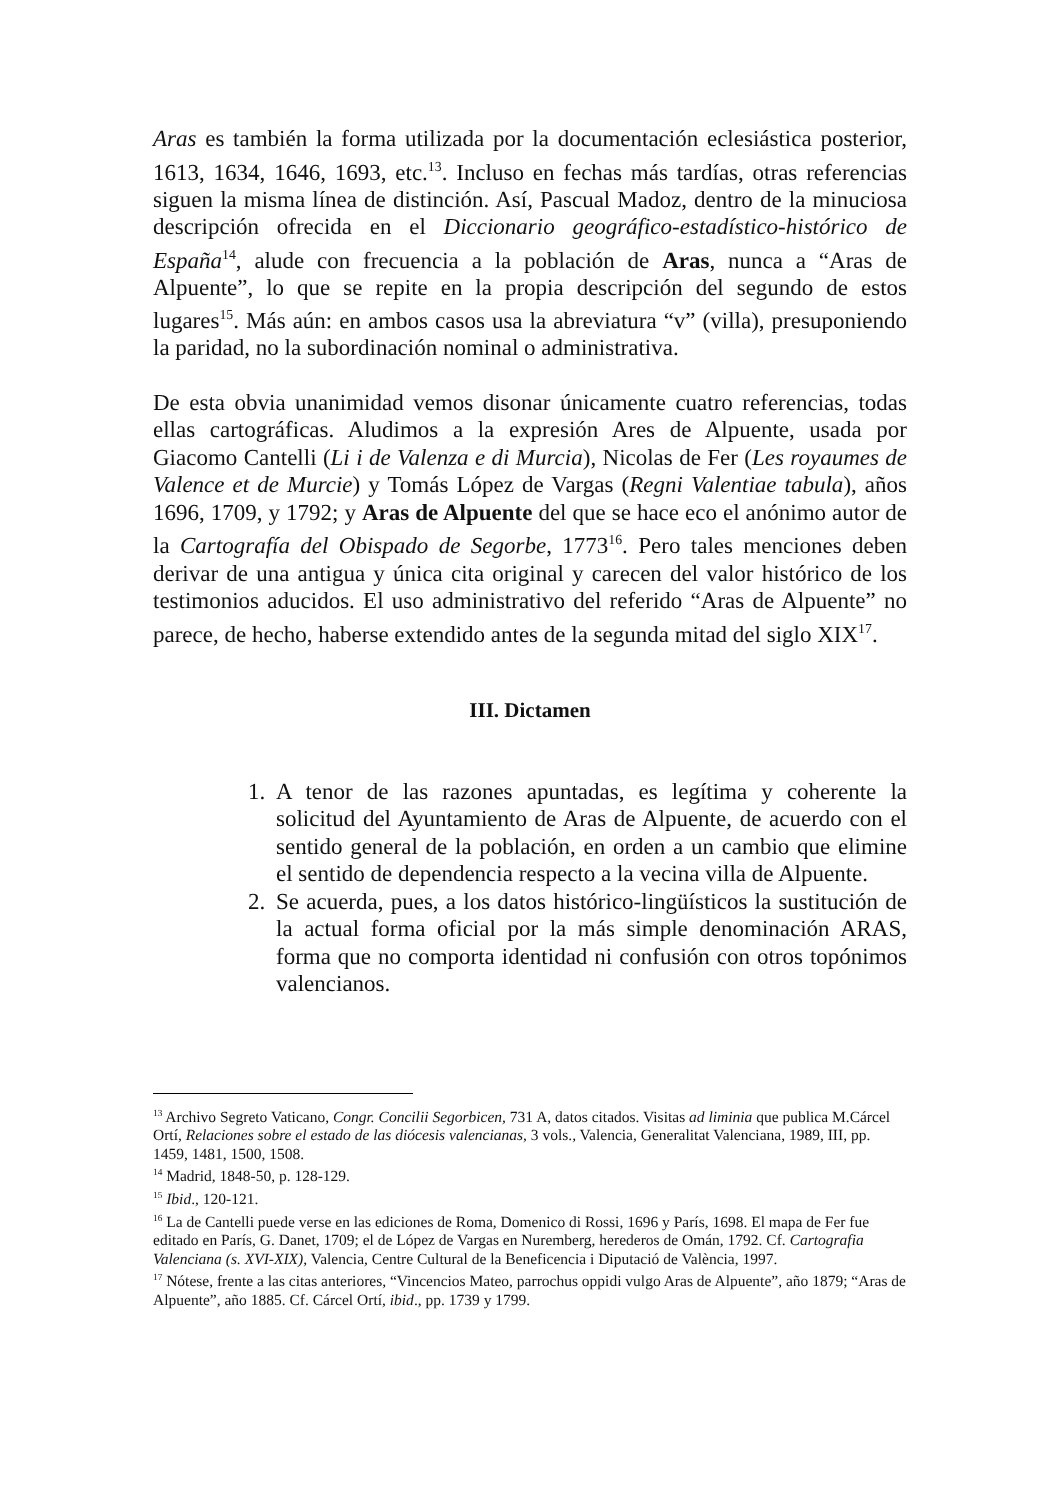Aras es también la forma utilizada por la documentación eclesiástica posterior, 1613, 1634, 1646, 1693, etc.<sup>13</sup>. Incluso en fechas más tardías, otras referencias siguen la misma línea de distinción. Así, Pascual Madoz, dentro de la minuciosa descripción ofrecida en el Diccionario geográfico-estadístico-histórico de España<sup>14</sup>, alude con frecuencia a la población de Aras, nunca a “Aras de Alpuente”, lo que se repite en la propia descripción del segundo de estos lugares<sup>15</sup>. Más aún: en ambos casos usa la abreviatura “v” (villa), presuponiendo la paridad, no la subordinación nominal o administrativa.
De esta obvia unanimidad vemos disonar únicamente cuatro referencias, todas ellas cartográficas. Aludimos a la expresión Ares de Alpuente, usada por Giacomo Cantelli (Li i de Valenza e di Murcia), Nicolas de Fer (Les royaumes de Valence et de Murcie) y Tomás López de Vargas (Regni Valentiae tabula), años 1696, 1709, y 1792; y Aras de Alpuente del que se hace eco el anónimo autor de la Cartografía del Obispado de Segorbe, 1773<sup>16</sup>. Pero tales menciones deben derivar de una antigua y única cita original y carecen del valor histórico de los testimonios aducidos. El uso administrativo del referido “Aras de Alpuente” no parece, de hecho, haberse extendido antes de la segunda mitad del siglo XIX<sup>17</sup>.
III. Dictamen
1. A tenor de las razones apuntadas, es legítima y coherente la solicitud del Ayuntamiento de Aras de Alpuente, de acuerdo con el sentido general de la población, en orden a un cambio que elimine el sentido de dependencia respecto a la vecina villa de Alpuente.
2. Se acuerda, pues, a los datos histórico-lingüísticos la sustitución de la actual forma oficial por la más simple denominación ARAS, forma que no comporta identidad ni confusión con otros topónimos valencianos.
<sup>13</sup> Archivo Segreto Vaticano, Congr. Concilii Segorbicen, 731 A, datos citados. Visitas ad liminia que publica M.Cárcel Ortí, Relaciones sobre el estado de las diócesis valencianas, 3 vols., Valencia, Generalitat Valenciana, 1989, III, pp. 1459, 1481, 1500, 1508.
<sup>14</sup> Madrid, 1848-50, p. 128-129.
<sup>15</sup> Ibid., 120-121.
<sup>16</sup> La de Cantelli puede verse en las ediciones de Roma, Domenico di Rossi, 1696 y París, 1698. El mapa de Fer fue editado en París, G. Danet, 1709; el de López de Vargas en Nuremberg, herederos de Omán, 1792. Cf. Cartografia Valenciana (s. XVI-XIX), Valencia, Centre Cultural de la Beneficencia i Diputació de València, 1997.
<sup>17</sup> Nótese, frente a las citas anteriores, “Vincencios Mateo, parrochus oppidi vulgo Aras de Alpuente”, año 1879; “Aras de Alpuente”, año 1885. Cf. Cárcel Ortí, ibid., pp. 1739 y 1799.